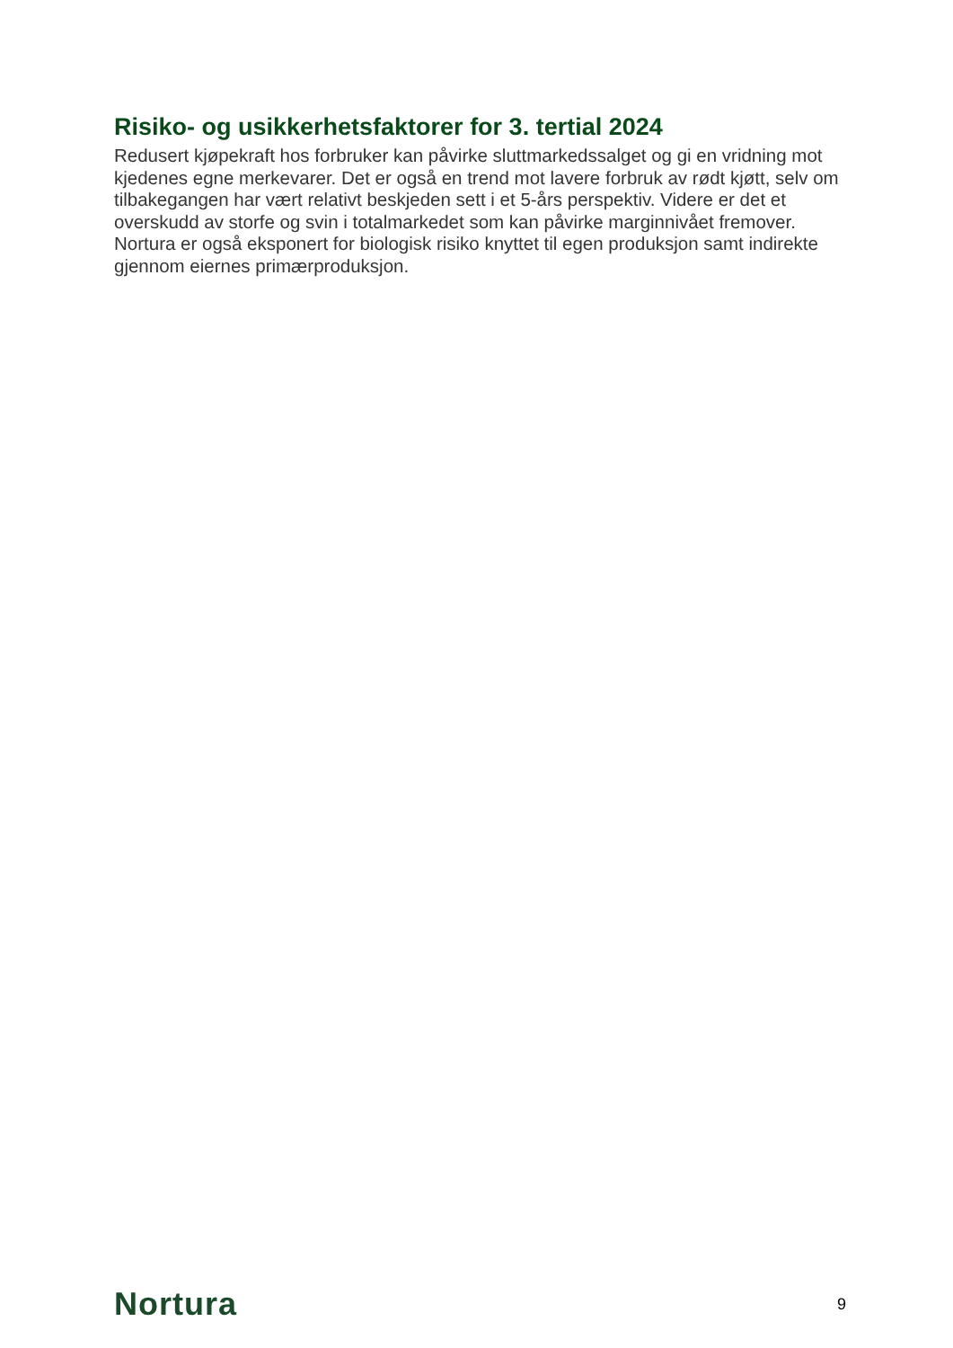Risiko- og usikkerhetsfaktorer for 3. tertial 2024
Redusert kjøpekraft hos forbruker kan påvirke sluttmarkedssalget og gi en vridning mot kjedenes egne merkevarer. Det er også en trend mot lavere forbruk av rødt kjøtt, selv om tilbakegangen har vært relativt beskjeden sett i et 5-års perspektiv. Videre er det et overskudd av storfe og svin i totalmarkedet som kan påvirke marginnivået fremover. Nortura er også eksponert for biologisk risiko knyttet til egen produksjon samt indirekte gjennom eiernes primærproduksjon.
Nortura 9